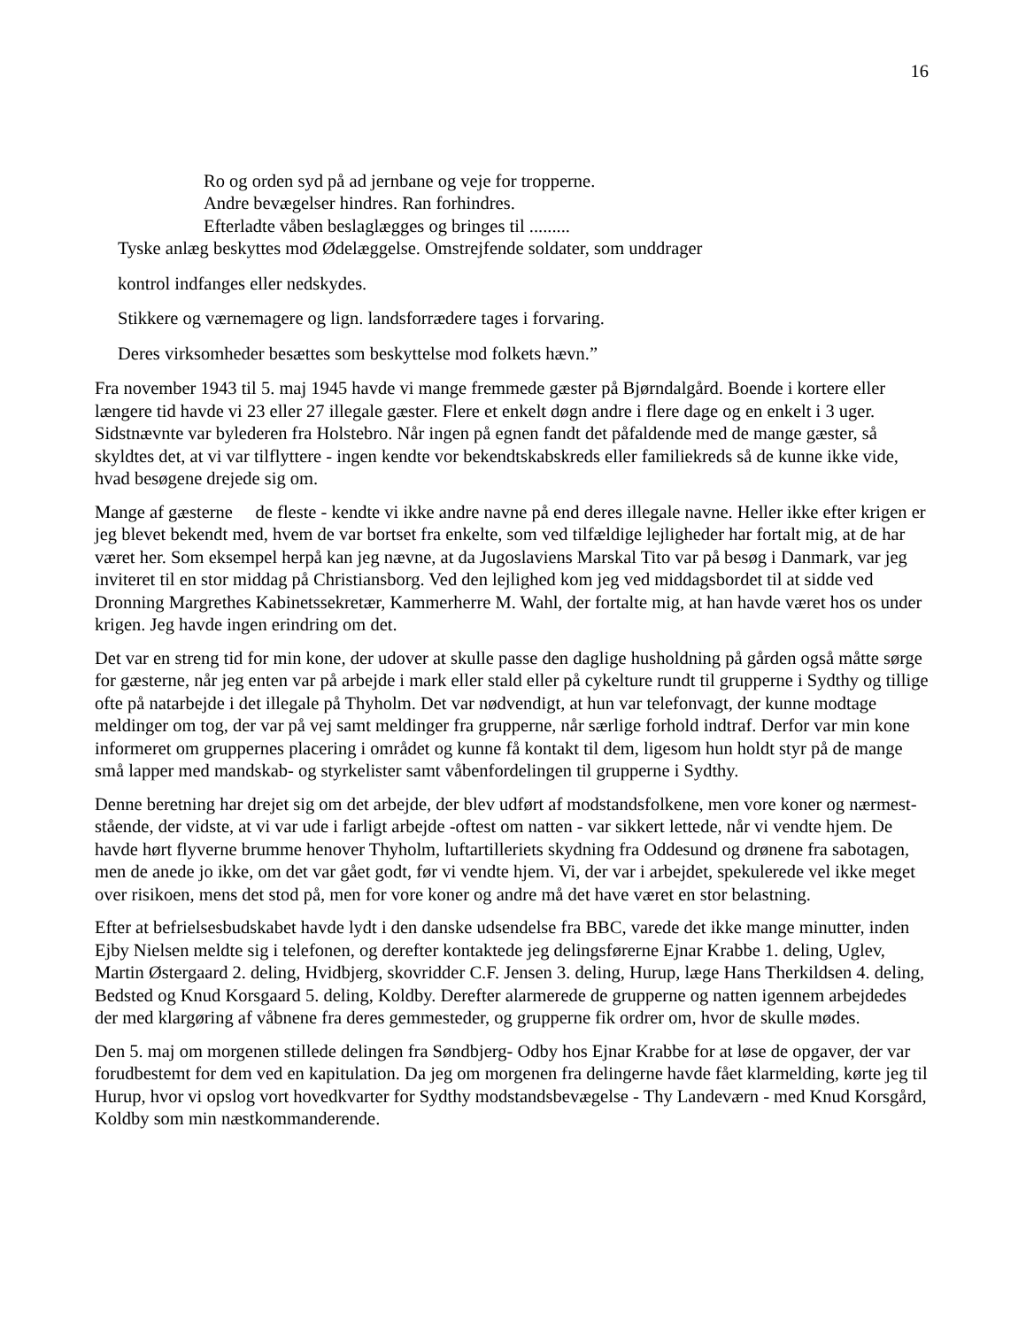16
Ro og orden syd på ad jernbane og veje for tropperne.
Andre bevægelser hindres. Ran forhindres.
Efterladte våben beslaglægges og bringes til .........
Tyske anlæg beskyttes mod Ødelæggelse. Omstrejfende soldater, som unddrager
kontrol indfanges eller nedskydes.
Stikkere og værnemagere og lign. landsforrædere tages i forvaring.
Deres virksomheder besættes som beskyttelse mod folkets hævn.”
Fra november 1943 til 5. maj 1945 havde vi mange fremmede gæster på Bjørndalgård. Boende i kortere eller længere tid havde vi 23 eller 27 illegale gæster. Flere et enkelt døgn andre i flere dage og en enkelt i 3 uger. Sidstnævnte var bylederen fra Holstebro. Når ingen på egnen fandt det påfaldende med de mange gæster, så skyldtes det, at vi var tilflyttere - ingen kendte vor bekendtskabskreds eller familiekreds så de kunne ikke vide, hvad besøgene drejede sig om.
Mange af gæsterne de fleste - kendte vi ikke andre navne på end deres illegale navne. Heller ikke efter krigen er jeg blevet bekendt med, hvem de var bortset fra enkelte, som ved tilfældige lejligheder har fortalt mig, at de har været her. Som eksempel herpå kan jeg nævne, at da Jugoslaviens Marskal Tito var på besøg i Danmark, var jeg inviteret til en stor middag på Christiansborg. Ved den lejlighed kom jeg ved middagsbordet til at sidde ved Dronning Margrethes Kabinetssekretær, Kammerherre M. Wahl, der fortalte mig, at han havde været hos os under krigen. Jeg havde ingen erindring om det.
Det var en streng tid for min kone, der udover at skulle passe den daglige husholdning på gården også måtte sørge for gæsterne, når jeg enten var på arbejde i mark eller stald eller på cykelture rundt til grupperne i Sydthy og tillige ofte på natarbejde i det illegale på Thyholm. Det var nødvendigt, at hun var telefonvagt, der kunne modtage meldinger om tog, der var på vej samt meldinger fra grupperne, når særlige forhold indtraf. Derfor var min kone informeret om gruppernes placering i området og kunne få kontakt til dem, ligesom hun holdt styr på de mange små lapper med mandskab- og styrkelister samt våbenfordelingen til grupperne i Sydthy.
Denne beretning har drejet sig om det arbejde, der blev udført af modstandsfolkene, men vore koner og nærmest- stående, der vidste, at vi var ude i farligt arbejde -oftest om natten - var sikkert lettede, når vi vendte hjem. De havde hørt flyverne brumme henover Thyholm, luftartilleriets skydning fra Oddesund og drønene fra sabotagen, men de anede jo ikke, om det var gået godt, før vi vendte hjem. Vi, der var i arbejdet, spekulerede vel ikke meget over risikoen, mens det stod på, men for vore koner og andre må det have været en stor belastning.
Efter at befrielsesbudskabet havde lydt i den danske udsendelse fra BBC, varede det ikke mange minutter, inden Ejby Nielsen meldte sig i telefonen, og derefter kontaktede jeg delingsførerne Ejnar Krabbe 1. deling, Uglev, Martin Østergaard 2. deling, Hvidbjerg, skovridder C.F. Jensen 3. deling, Hurup, læge Hans Therkildsen 4. deling, Bedsted og Knud Korsgaard 5. deling, Koldby. Derefter alarmerede de grupperne og natten igennem arbejdedes der med klargøring af våbnene fra deres gemmesteder, og grupperne fik ordrer om, hvor de skulle mødes.
Den 5. maj om morgenen stillede delingen fra Søndbjerg- Odby hos Ejnar Krabbe for at løse de opgaver, der var forudbestemt for dem ved en kapitulation. Da jeg om morgenen fra delingerne havde fået klarmelding, kørte jeg til Hurup, hvor vi opslog vort hovedkvarter for Sydthy modstandsbevægelse - Thy Landeværn - med Knud Korsgård, Koldby som min næstkommanderende.